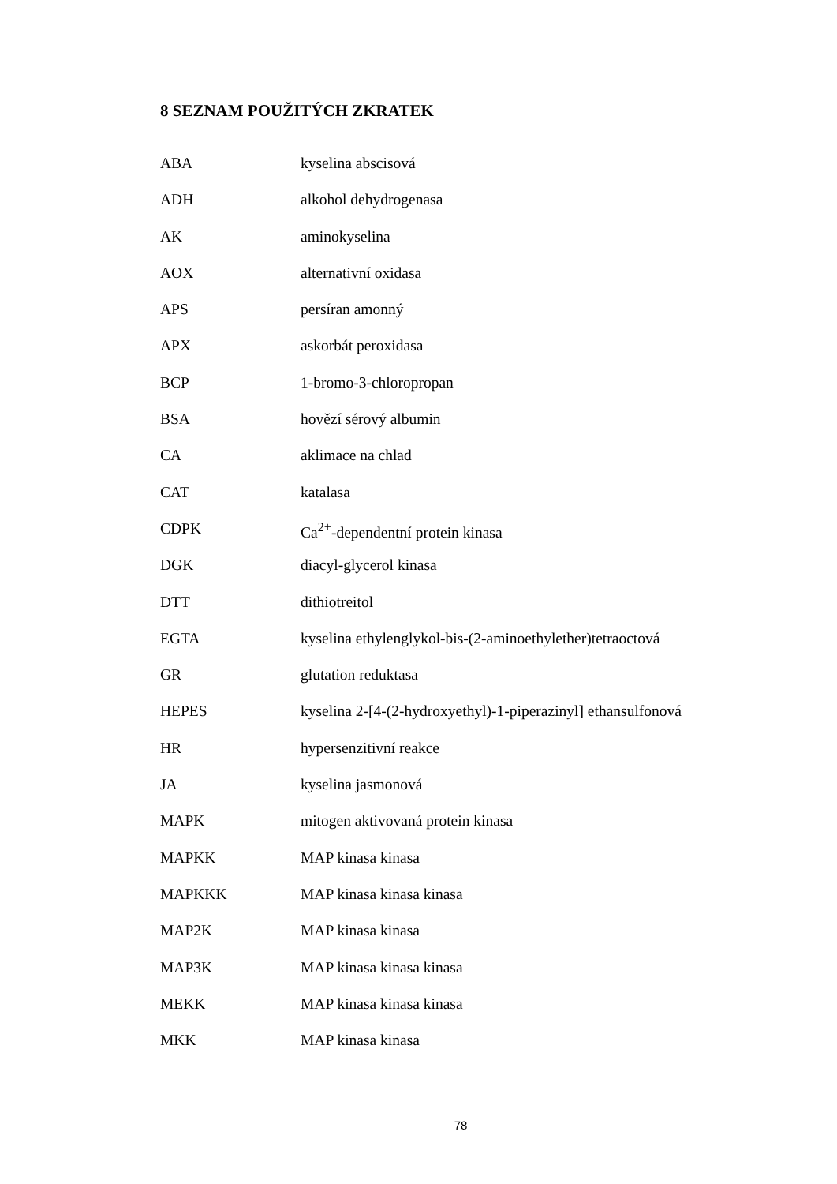8 SEZNAM POUŽITÝCH ZKRATEK
| ABA | kyselina abscisová |
| ADH | alkohol dehydrogenasa |
| AK | aminokyselina |
| AOX | alternativní oxidasa |
| APS | persíran amonný |
| APX | askorbát peroxidasa |
| BCP | 1-bromo-3-chloropropan |
| BSA | hovězí sérový albumin |
| CA | aklimace na chlad |
| CAT | katalasa |
| CDPK | Ca<sup>2+</sup>-dependentní protein kinasa |
| DGK | diacyl-glycerol kinasa |
| DTT | dithiotreitol |
| EGTA | kyselina ethylenglykol-bis-(2-aminoethylether)tetraoctová |
| GR | glutation reduktasa |
| HEPES | kyselina 2-[4-(2-hydroxyethyl)-1-piperazinyl] ethansulfonová |
| HR | hypersenzitivní reakce |
| JA | kyselina jasmonová |
| MAPK | mitogen aktivovaná protein kinasa |
| MAPKK | MAP kinasa kinasa |
| MAPKKK | MAP kinasa kinasa kinasa |
| MAP2K | MAP kinasa kinasa |
| MAP3K | MAP kinasa kinasa kinasa |
| MEKK | MAP kinasa kinasa kinasa |
| MKK | MAP kinasa kinasa |
78